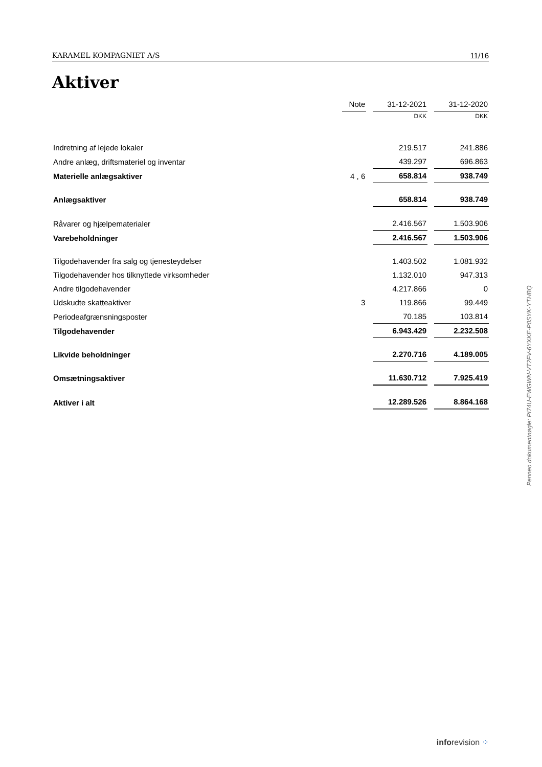KARAMEL KOMPAGNIET A/S 11/16
Aktiver
| | Note | 31-12-2021 | 31-12-2020 |
| | | DKK | DKK |
| Indretning af lejede lokaler | | 219.517 | 241.886 |
| Andre anlæg, driftsmateriel og inventar | | 439.297 | 696.863 |
| Materielle anlægsaktiver | 4 , 6 | 658.814 | 938.749 |
| Anlægsaktiver | | 658.814 | 938.749 |
| Råvarer og hjælpematerialer | | 2.416.567 | 1.503.906 |
| Varebeholdninger | | 2.416.567 | 1.503.906 |
| Tilgodehavender fra salg og tjenesteydelser | | 1.403.502 | 1.081.932 |
| Tilgodehavender hos tilknyttede virksomheder | | 1.132.010 | 947.313 |
| Andre tilgodehavender | | 4.217.866 | 0 |
| Udskudte skatteaktiver | 3 | 119.866 | 99.449 |
| Periodeafgrænsningsposter | | 70.185 | 103.814 |
| Tilgodehavender | | 6.943.429 | 2.232.508 |
| Likvide beholdninger | | 2.270.716 | 4.189.005 |
| Omsætningsaktiver | | 11.630.712 | 7.925.419 |
| Aktiver i alt | | 12.289.526 | 8.864.168 |
Penneo dokumentnøgle: PI74U-EWGWN-VT2FV-6YXKE-P0SYK-YTHBQ
inforevision ⁘